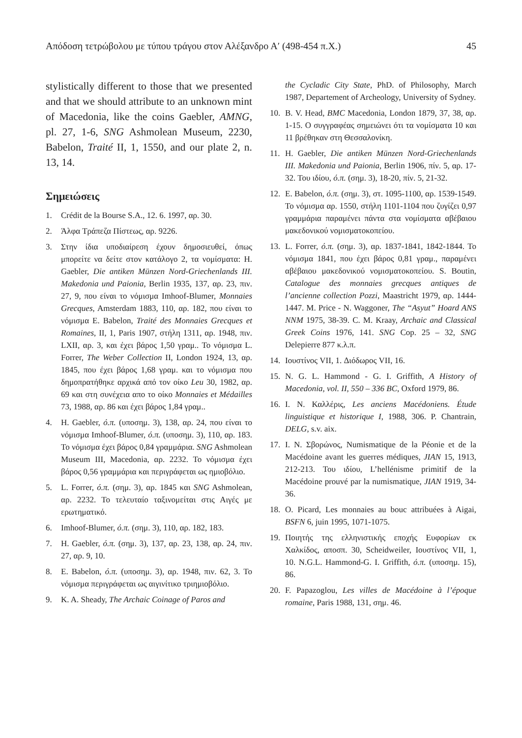Απόδοση τετρώβολου με τύπου τράγου στον Αλέξανδρο Α′ (498-454 π.Χ.) 45
stylistically different to those that we presented and that we should attribute to an unknown mint of Macedonia, like the coins Gaebler, AMNG, pl. 27, 1-6, SNG Ashmolean Museum, 2230, Babelon, Traité II, 1, 1550, and our plate 2, n. 13, 14.
Σημειώσεις
1. Crédit de la Bourse S.A., 12. 6. 1997, αρ. 30.
2. Άλφα Τράπεζα Πίστεως, αρ. 9226.
3. Στην ίδια υποδιαίρεση έχουν δημοσιευθεί, όπως μπορείτε να δείτε στον κατάλογο 2, τα νομίσματα: H. Gaebler, Die antiken Münzen Nord-Griechenlands III. Makedonia und Paionia, Berlin 1935, 137, αρ. 23, πιν. 27, 9, που είναι το νόμισμα Imhoof-Blumer, Monnaies Grecques, Amsterdam 1883, 110, αρ. 182, που είναι το νόμισμα E. Babelon, Traité des Monnaies Grecques et Romaines, II, 1, Paris 1907, στήλη 1311, αρ. 1948, πιν. LXII, αρ. 3, και έχει βάρος 1,50 γραμ.. Το νόμισμα L. Forrer, The Weber Collection II, London 1924, 13, αρ. 1845, που έχει βάρος 1,68 γραμ. και το νόμισμα που δημοπρατήθηκε αρχικά από τον οίκο Leu 30, 1982, αρ. 69 και στη συνέχεια απο το οίκο Monnaies et Médailles 73, 1988, αρ. 86 και έχει βάρος 1,84 γραμ..
4. H. Gaebler, ό.π. (υποσημ. 3), 138, αρ. 24, που είναι το νόμισμα Imhoof-Blumer, ό.π. (υποσημ. 3), 110, αρ. 183. Το νόμισμα έχει βάρος 0,84 γραμμάρια. SNG Ashmolean Museum III, Macedonia, αρ. 2232. Το νόμισμα έχει βάρος 0,56 γραμμάρια και περιγράφεται ως ημιοβόλιο.
5. L. Forrer, ό.π. (σημ. 3), αρ. 1845 και SNG Ashmolean, αρ. 2232. Το τελευταίο ταξινομείται στις Αιγές με ερωτηματικό.
6. Imhoof-Blumer, ό.π. (σημ. 3), 110, αρ. 182, 183.
7. H. Gaebler, ό.π. (σημ. 3), 137, αρ. 23, 138, αρ. 24, πιν. 27, αρ. 9, 10.
8. E. Babelon, ό.π. (υποσημ. 3), αρ. 1948, πιν. 62, 3. Το νόμισμα περιγράφεται ως αιγινίτικο τριημιοβόλιο.
9. K. A. Sheady, The Archaic Coinage of Paros and
the Cycladic City State, PhD. of Philosophy, March 1987, Departement of Archeology, University of Sydney.
10. B. V. Head, BMC Macedonia, London 1879, 37, 38, αρ. 1-15. Ο συγγραφέας σημειώνει ότι τα νομίσματα 10 και 11 βρέθηκαν στη Θεσσαλονίκη.
11. H. Gaebler, Die antiken Münzen Nord-Griechenlands III. Makedonia und Paionia, Berlin 1906, πίν. 5, αρ. 17-32. Του ιδίου, ό.π. (σημ. 3), 18-20, πίν. 5, 21-32.
12. E. Babelon, ό.π. (σημ. 3), στ. 1095-1100, αρ. 1539-1549. Το νόμισμα αρ. 1550, στήλη 1101-1104 που ζυγίζει 0,97 γραμμάρια παραμένει πάντα στα νομίσματα αβέβαιου μακεδονικού νομισματοκοπείου.
13. L. Forrer, ό.π. (σημ. 3), αρ. 1837-1841, 1842-1844. Το νόμισμα 1841, που έχει βάρος 0,81 γραμ., παραμένει αβέβαιου μακεδονικού νομισματοκοπείου. S. Boutin, Catalogue des monnaies grecques antiques de l’ancienne collection Pozzi, Maastricht 1979, αρ. 1444-1447. M. Price - N. Waggoner, The “Asyut” Hoard ANS NNM 1975, 38-39. C. M. Kraay, Archaic and Classical Greek Coins 1976, 141. SNG Cop. 25 – 32, SNG Delepierre 877 κ.λ.π.
14. Ιουστίνος VII, 1. Διόδωρος VII, 16.
15. N. G. L. Hammond - G. I. Griffith, A History of Macedonia, vol. II, 550 – 336 BC, Oxford 1979, 86.
16. I. N. Καλλέρις, Les anciens Macédoniens. Étude linguistique et historique I, 1988, 306. P. Chantrain, DELG, s.v. aix.
17. I. N. Σβορώνος, Numismatique de la Péonie et de la Macédoine avant les guerres médiques, JIAN 15, 1913, 212-213. Του ιδίου, L’hellénisme primitif de la Macédoine prouvé par la numismatique, JIAN 1919, 34-36.
18. O. Picard, Les monnaies au bouc attribuées à Aigai, BSFN 6, juin 1995, 1071-1075.
19. Ποιητής της ελληνιστικής εποχής Ευφορίων εκ Χαλκίδος, αποσπ. 30, Scheidweiler, Ιουστίνος VII, 1, 10. N.G.L. Hammond-G. I. Griffith, ό.π. (υποσημ. 15), 86.
20. F. Papazoglou, Les villes de Macédoine à l’époque romaine, Paris 1988, 131, σημ. 46.